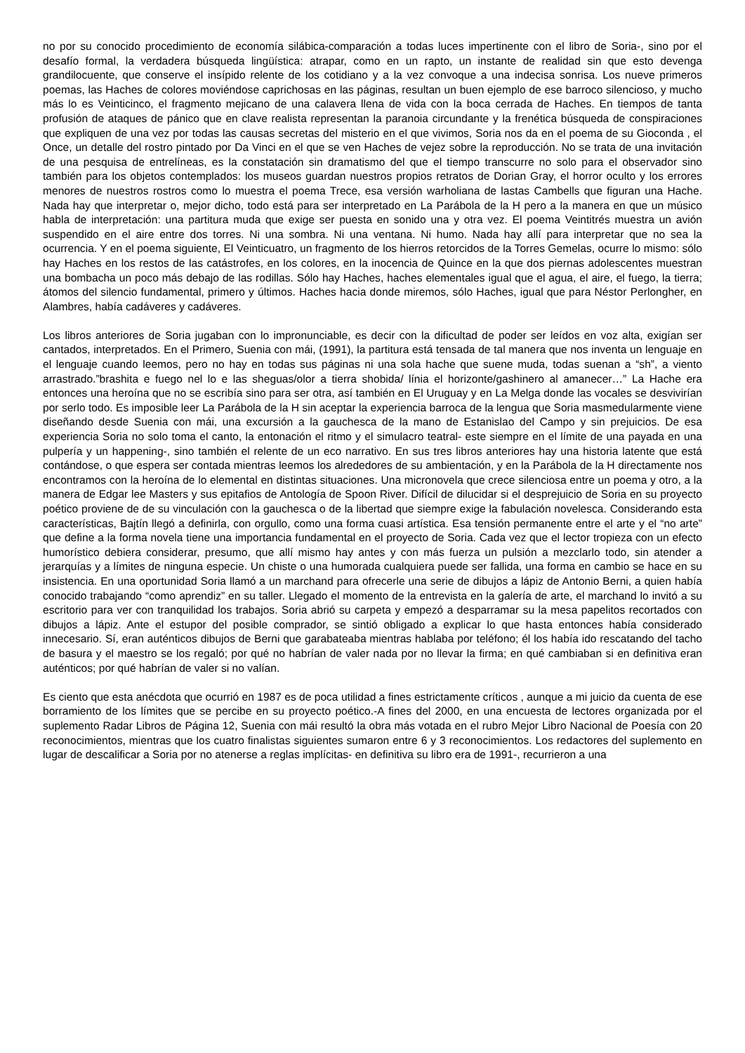no por su conocido procedimiento de economía silábica-comparación a todas luces impertinente con el libro de Soria-, sino por el desafío formal, la verdadera búsqueda lingüística: atrapar, como en un rapto, un instante de realidad sin que esto devenga grandilocuente, que conserve el insípido relente de los cotidiano y a la vez convoque a una indecisa sonrisa. Los nueve primeros poemas, las Haches de colores moviéndose caprichosas en las páginas, resultan un buen ejemplo de ese barroco silencioso, y mucho más lo es Veinticinco, el fragmento mejicano de una calavera llena de vida con la boca cerrada de Haches. En tiempos de tanta profusión de ataques de pánico que en clave realista representan la paranoia circundante y la frenética búsqueda de conspiraciones que expliquen de una vez por todas las causas secretas del misterio en el que vivimos, Soria nos da en el poema de su Gioconda , el Once, un detalle del rostro pintado por Da Vinci en el que se ven Haches de vejez sobre la reproducción. No se trata de una invitación de una pesquisa de entrelíneas, es la constatación sin dramatismo del que el tiempo transcurre no solo para el observador sino también para los objetos contemplados: los museos guardan nuestros propios retratos de Dorian Gray, el horror oculto y los errores menores de nuestros rostros como lo muestra el poema Trece, esa versión warholiana de lastas Cambells que figuran una Hache. Nada hay que interpretar o, mejor dicho, todo está para ser interpretado en La Parábola de la H pero a la manera en que un músico habla de interpretación: una partitura muda que exige ser puesta en sonido una y otra vez. El poema Veintitrés muestra un avión suspendido en el aire entre dos torres. Ni una sombra. Ni una ventana. Ni humo. Nada hay allí para interpretar que no sea la ocurrencia. Y en el poema siguiente, El Veinticuatro, un fragmento de los hierros retorcidos de la Torres Gemelas, ocurre lo mismo: sólo hay Haches en los restos de las catástrofes, en los colores, en la inocencia de Quince en la que dos piernas adolescentes muestran una bombacha un poco más debajo de las rodillas. Sólo hay Haches, haches elementales igual que el agua, el aire, el fuego, la tierra; átomos del silencio fundamental, primero y últimos. Haches hacia donde miremos, sólo Haches, igual que para Néstor Perlongher, en Alambres, había cadáveres y cadáveres.
Los libros anteriores de Soria jugaban con lo impronunciable, es decir con la dificultad de poder ser leídos en voz alta, exigían ser cantados, interpretados. En el Primero, Suenia con mái, (1991), la partitura está tensada de tal manera que nos inventa un lenguaje en el lenguaje cuando leemos, pero no hay en todas sus páginas ni una sola hache que suene muda, todas suenan a “sh”, a viento arrastrado.”brashita e fuego nel lo e las sheguas/olor a tierra shobida/ línia el horizonte/gashinero al amanecer…” La Hache era entonces una heroína que no se escribía sino para ser otra, así también en El Uruguay y en La Melga donde las vocales se desvivirían por serlo todo. Es imposible leer La Parábola de la H sin aceptar la experiencia barroca de la lengua que Soria masmedularmente viene diseñando desde Suenia con mái, una excursión a la gauchesca de la mano de Estanislao del Campo y sin prejuicios. De esa experiencia Soria no solo toma el canto, la entonación el ritmo y el simulacro teatral- este siempre en el límite de una payada en una pulpería y un happening-, sino también el relente de un eco narrativo. En sus tres libros anteriores hay una historia latente que está contándose, o que espera ser contada mientras leemos los alrededores de su ambientación, y en la Parábola de la H directamente nos encontramos con la heroína de lo elemental en distintas situaciones. Una micronovela que crece silenciosa entre un poema y otro, a la manera de Edgar lee Masters y sus epitafios de Antología de Spoon River. Difícil de dilucidar si el desprejuicio de Soria en su proyecto poético proviene de de su vinculación con la gauchesca o de la libertad que siempre exige la fabulación novelesca. Considerando esta características, Bajtín llegó a definirla, con orgullo, como una forma cuasi artística. Esa tensión permanente entre el arte y el “no arte” que define a la forma novela tiene una importancia fundamental en el proyecto de Soria. Cada vez que el lector tropieza con un efecto humorístico debiera considerar, presumo, que allí mismo hay antes y con más fuerza un pulsión a mezclarlo todo, sin atender a jerarquías y a límites de ninguna especie. Un chiste o una humorada cualquiera puede ser fallida, una forma en cambio se hace en su insistencia. En una oportunidad Soria llamó a un marchand para ofrecerle una serie de dibujos a lápiz de Antonio Berni, a quien había conocido trabajando “como aprendiz” en su taller. Llegado el momento de la entrevista en la galería de arte, el marchand lo invitó a su escritorio para ver con tranquilidad los trabajos. Soria abrió su carpeta y empezó a desparramar su la mesa papelitos recortados con dibujos a lápiz. Ante el estupor del posible comprador, se sintió obligado a explicar lo que hasta entonces había considerado innecesario. Sí, eran auténticos dibujos de Berni que garabateaba mientras hablaba por teléfono; él los había ido rescatando del tacho de basura y el maestro se los regaló; por qué no habrían de valer nada por no llevar la firma; en qué cambiaban si en definitiva eran auténticos; por qué habrían de valer si no valían.
Es ciento que esta anécdota que ocurrió en 1987 es de poca utilidad a fines estrictamente críticos , aunque a mi juicio da cuenta de ese borramiento de los límites que se percibe en su proyecto poético.-A fines del 2000, en una encuesta de lectores organizada por el suplemento Radar Libros de Página 12, Suenia con mái resultó la obra más votada en el rubro Mejor Libro Nacional de Poesía con 20 reconocimientos, mientras que los cuatro finalistas siguientes sumaron entre 6 y 3 reconocimientos. Los redactores del suplemento en lugar de descalificar a Soria por no atenerse a reglas implícitas- en definitiva su libro era de 1991-, recurrieron a una